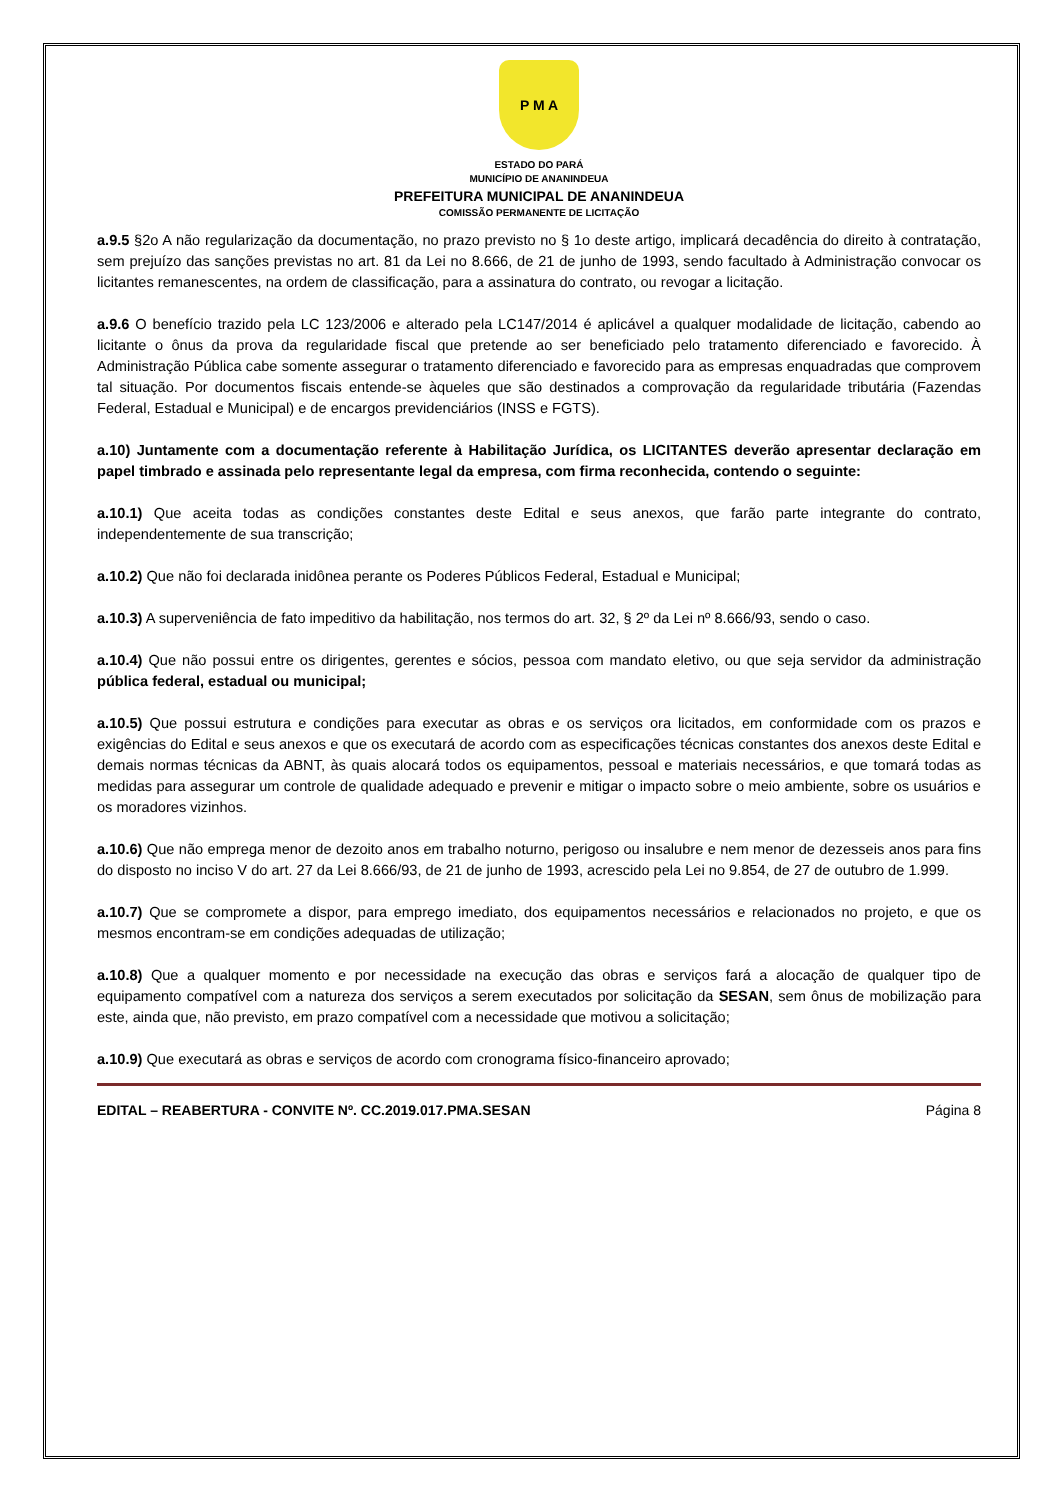P M A
ESTADO DO PARÁ
MUNICÍPIO DE ANANINDEUA
PREFEITURA MUNICIPAL DE ANANINDEUA
COMISSÃO PERMANENTE DE LICITAÇÃO
a.9.5 §2o A não regularização da documentação, no prazo previsto no § 1o deste artigo, implicará decadência do direito à contratação, sem prejuízo das sanções previstas no art. 81 da Lei no 8.666, de 21 de junho de 1993, sendo facultado à Administração convocar os licitantes remanescentes, na ordem de classificação, para a assinatura do contrato, ou revogar a licitação.
a.9.6 O benefício trazido pela LC 123/2006 e alterado pela LC147/2014 é aplicável a qualquer modalidade de licitação, cabendo ao licitante o ônus da prova da regularidade fiscal que pretende ao ser beneficiado pelo tratamento diferenciado e favorecido. À Administração Pública cabe somente assegurar o tratamento diferenciado e favorecido para as empresas enquadradas que comprovem tal situação. Por documentos fiscais entende-se àqueles que são destinados a comprovação da regularidade tributária (Fazendas Federal, Estadual e Municipal) e de encargos previdenciários (INSS e FGTS).
a.10) Juntamente com a documentação referente à Habilitação Jurídica, os LICITANTES deverão apresentar declaração em papel timbrado e assinada pelo representante legal da empresa, com firma reconhecida, contendo o seguinte:
a.10.1) Que aceita todas as condições constantes deste Edital e seus anexos, que farão parte integrante do contrato, independentemente de sua transcrição;
a.10.2) Que não foi declarada inidônea perante os Poderes Públicos Federal, Estadual e Municipal;
a.10.3) A superveniência de fato impeditivo da habilitação, nos termos do art. 32, § 2º da Lei nº 8.666/93, sendo o caso.
a.10.4) Que não possui entre os dirigentes, gerentes e sócios, pessoa com mandato eletivo, ou que seja servidor da administração pública federal, estadual ou municipal;
a.10.5) Que possui estrutura e condições para executar as obras e os serviços ora licitados, em conformidade com os prazos e exigências do Edital e seus anexos e que os executará de acordo com as especificações técnicas constantes dos anexos deste Edital e demais normas técnicas da ABNT, às quais alocará todos os equipamentos, pessoal e materiais necessários, e que tomará todas as medidas para assegurar um controle de qualidade adequado e prevenir e mitigar o impacto sobre o meio ambiente, sobre os usuários e os moradores vizinhos.
a.10.6) Que não emprega menor de dezoito anos em trabalho noturno, perigoso ou insalubre e nem menor de dezesseis anos para fins do disposto no inciso V do art. 27 da Lei 8.666/93, de 21 de junho de 1993, acrescido pela Lei no 9.854, de 27 de outubro de 1.999.
a.10.7) Que se compromete a dispor, para emprego imediato, dos equipamentos necessários e relacionados no projeto, e que os mesmos encontram-se em condições adequadas de utilização;
a.10.8) Que a qualquer momento e por necessidade na execução das obras e serviços fará a alocação de qualquer tipo de equipamento compatível com a natureza dos serviços a serem executados por solicitação da SESAN, sem ônus de mobilização para este, ainda que, não previsto, em prazo compatível com a necessidade que motivou a solicitação;
a.10.9) Que executará as obras e serviços de acordo com cronograma físico-financeiro aprovado;
EDITAL – REABERTURA - CONVITE Nº. CC.2019.017.PMA.SESAN Página 8